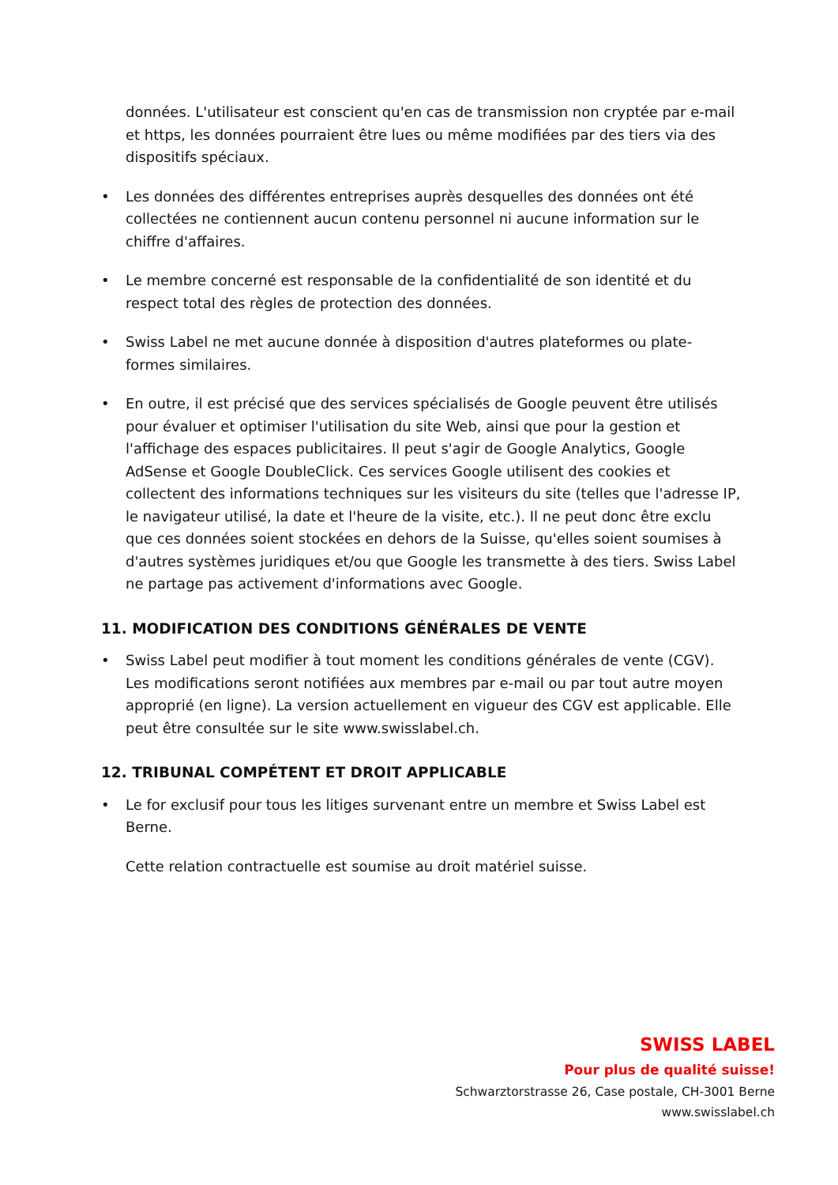données. L'utilisateur est conscient qu'en cas de transmission non cryptée par e-mail et https, les données pourraient être lues ou même modifiées par des tiers via des dispositifs spéciaux.
• Les données des différentes entreprises auprès desquelles des données ont été collectées ne contiennent aucun contenu personnel ni aucune information sur le chiffre d'affaires.
• Le membre concerné est responsable de la confidentialité de son identité et du respect total des règles de protection des données.
• Swiss Label ne met aucune donnée à disposition d'autres plateformes ou plate-formes similaires.
• En outre, il est précisé que des services spécialisés de Google peuvent être utilisés pour évaluer et optimiser l'utilisation du site Web, ainsi que pour la gestion et l'affichage des espaces publicitaires. Il peut s'agir de Google Analytics, Google AdSense et Google DoubleClick. Ces services Google utilisent des cookies et collectent des informations techniques sur les visiteurs du site (telles que l'adresse IP, le navigateur utilisé, la date et l'heure de la visite, etc.). Il ne peut donc être exclu que ces données soient stockées en dehors de la Suisse, qu'elles soient soumises à d'autres systèmes juridiques et/ou que Google les transmette à des tiers. Swiss Label ne partage pas activement d'informations avec Google.
11. MODIFICATION DES CONDITIONS GÉNÉRALES DE VENTE
• Swiss Label peut modifier à tout moment les conditions générales de vente (CGV). Les modifications seront notifiées aux membres par e-mail ou par tout autre moyen approprié (en ligne). La version actuellement en vigueur des CGV est applicable. Elle peut être consultée sur le site www.swisslabel.ch.
12. TRIBUNAL COMPÉTENT ET DROIT APPLICABLE
• Le for exclusif pour tous les litiges survenant entre un membre et Swiss Label est Berne.
Cette relation contractuelle est soumise au droit matériel suisse.
SWISS LABEL
Pour plus de qualité suisse!
Schwarztorstrasse 26, Case postale, CH-3001 Berne
www.swisslabel.ch